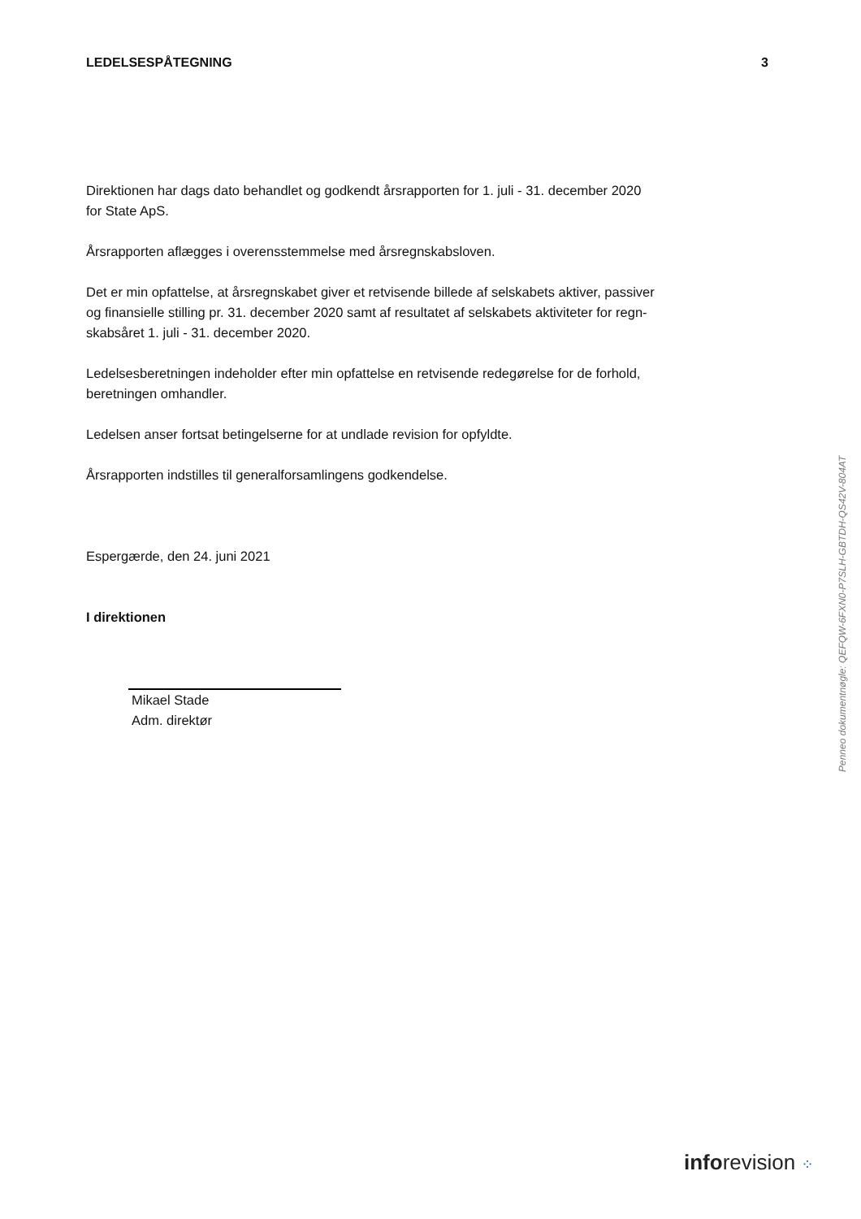LEDELSESPÅTEGNING 3
Direktionen har dags dato behandlet og godkendt årsrapporten for 1. juli - 31. december 2020
for State ApS.
Årsrapporten aflægges i overensstemmelse med årsregnskabsloven.
Det er min opfattelse, at årsregnskabet giver et retvisende billede af selskabets aktiver, passiver
og finansielle stilling pr. 31. december 2020 samt af resultatet af selskabets aktiviteter for regn-
skabsåret 1. juli - 31. december 2020.
Ledelsesberetningen indeholder efter min opfattelse en retvisende redegørelse for de forhold,
beretningen omhandler.
Ledelsen anser fortsat betingelserne for at undlade revision for opfyldte.
Årsrapporten indstilles til generalforsamlingens godkendelse.
Espergærde, den 24. juni 2021
I direktionen
Mikael Stade
Adm. direktør
Penneo dokumentnøgle: QEFQW-6FXN0-P7SLH-GBTDH-QS42V-804AT
inforevision ⁘